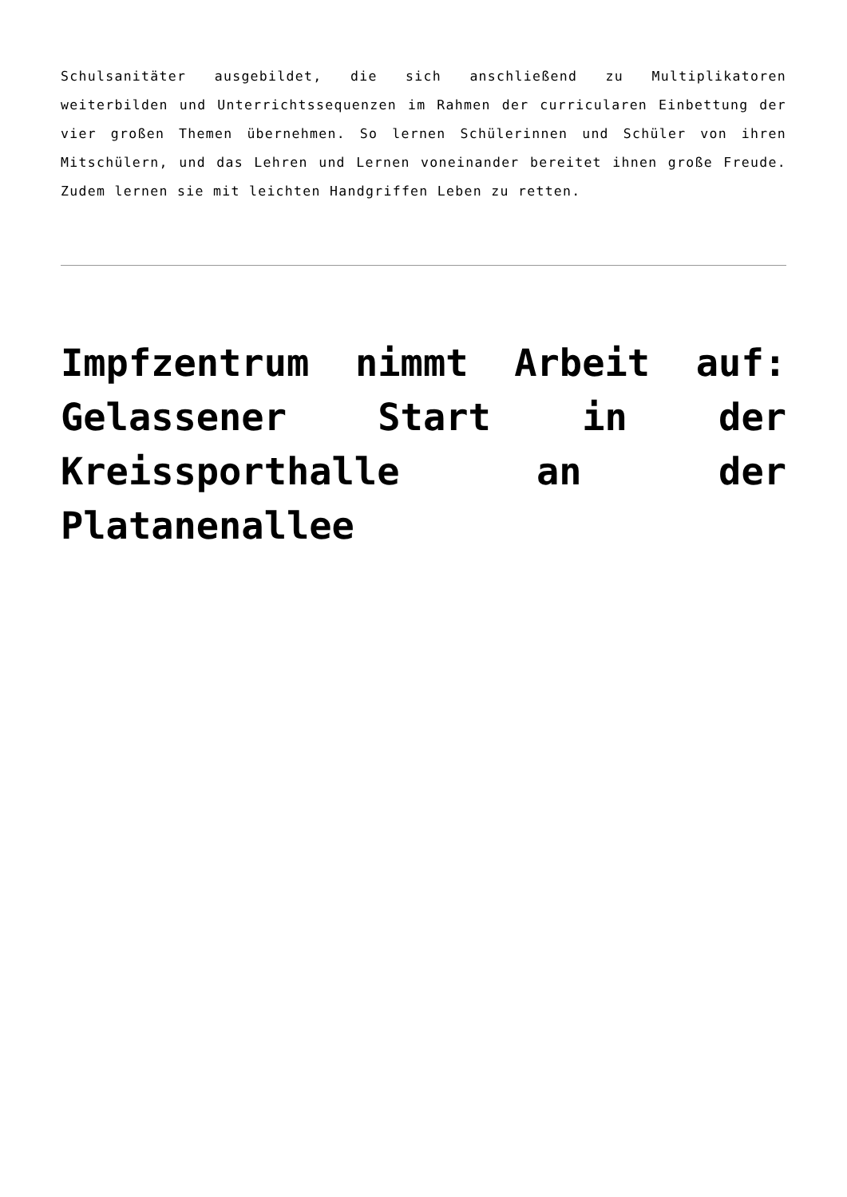Schulsanitäter ausgebildet, die sich anschließend zu Multiplikatoren weiterbilden und Unterrichtssequenzen im Rahmen der curricularen Einbettung der vier großen Themen übernehmen. So lernen Schülerinnen und Schüler von ihren Mitschülern, und das Lehren und Lernen voneinander bereitet ihnen große Freude. Zudem lernen sie mit leichten Handgriffen Leben zu retten.
Impfzentrum nimmt Arbeit auf: Gelassener Start in der Kreissporthalle an der Platanenallee